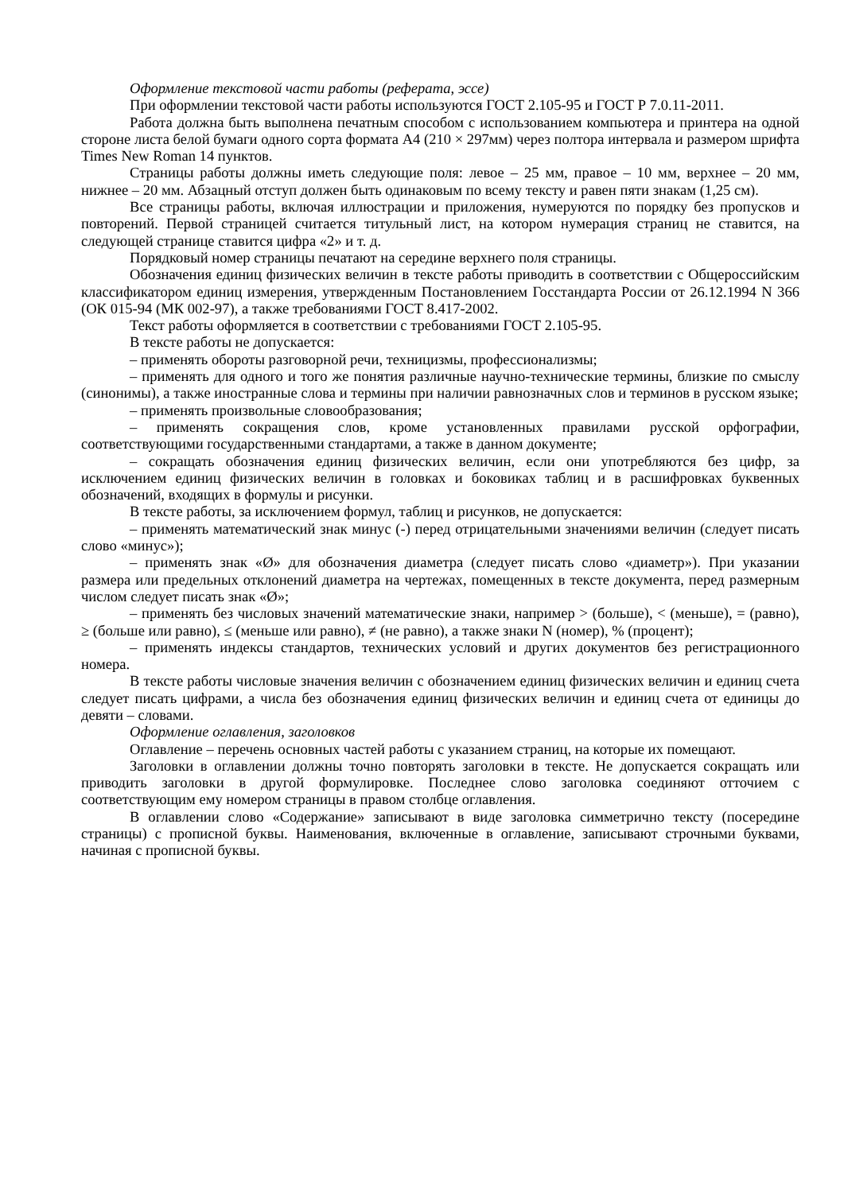Оформление текстовой части работы (реферата, эссе)
При оформлении текстовой части работы используются ГОСТ 2.105-95 и ГОСТ Р 7.0.11-2011.
Работа должна быть выполнена печатным способом с использованием компьютера и принтера на одной стороне листа белой бумаги одного сорта формата А4 (210 × 297мм) через полтора интервала и размером шрифта Times New Roman 14 пунктов.
Страницы работы должны иметь следующие поля: левое – 25 мм, правое – 10 мм, верхнее – 20 мм, нижнее – 20 мм. Абзацный отступ должен быть одинаковым по всему тексту и равен пяти знакам (1,25 см).
Все страницы работы, включая иллюстрации и приложения, нумеруются по порядку без пропусков и повторений. Первой страницей считается титульный лист, на котором нумерация страниц не ставится, на следующей странице ставится цифра «2» и т. д.
Порядковый номер страницы печатают на середине верхнего поля страницы.
Обозначения единиц физических величин в тексте работы приводить в соответствии с Общероссийским классификатором единиц измерения, утвержденным Постановлением Госстандарта России от 26.12.1994 N 366 (ОК 015-94 (МК 002-97), а также требованиями ГОСТ 8.417-2002.
Текст работы оформляется в соответствии с требованиями ГОСТ 2.105-95.
В тексте работы не допускается:
– применять обороты разговорной речи, техницизмы, профессионализмы;
– применять для одного и того же понятия различные научно-технические термины, близкие по смыслу (синонимы), а также иностранные слова и термины при наличии равнозначных слов и терминов в русском языке;
– применять произвольные словообразования;
– применять сокращения слов, кроме установленных правилами русской орфографии, соответствующими государственными стандартами, а также в данном документе;
– сокращать обозначения единиц физических величин, если они употребляются без цифр, за исключением единиц физических величин в головках и боковиках таблиц и в расшифровках буквенных обозначений, входящих в формулы и рисунки.
В тексте работы, за исключением формул, таблиц и рисунков, не допускается:
– применять математический знак минус (-) перед отрицательными значениями величин (следует писать слово «минус»);
– применять знак «Ø» для обозначения диаметра (следует писать слово «диаметр»). При указании размера или предельных отклонений диаметра на чертежах, помещенных в тексте документа, перед размерным числом следует писать знак «Ø»;
– применять без числовых значений математические знаки, например > (больше), < (меньше), = (равно), ≥ (больше или равно), ≤ (меньше или равно), ≠ (не равно), а также знаки N (номер), % (процент);
– применять индексы стандартов, технических условий и других документов без регистрационного номера.
В тексте работы числовые значения величин с обозначением единиц физических величин и единиц счета следует писать цифрами, а числа без обозначения единиц физических величин и единиц счета от единицы до девяти – словами.
Оформление оглавления, заголовков
Оглавление – перечень основных частей работы с указанием страниц, на которые их помещают.
Заголовки в оглавлении должны точно повторять заголовки в тексте. Не допускается сокращать или приводить заголовки в другой формулировке. Последнее слово заголовка соединяют отточием с соответствующим ему номером страницы в правом столбце оглавления.
В оглавлении слово «Содержание» записывают в виде заголовка симметрично тексту (посередине страницы) с прописной буквы. Наименования, включенные в оглавление, записывают строчными буквами, начиная с прописной буквы.